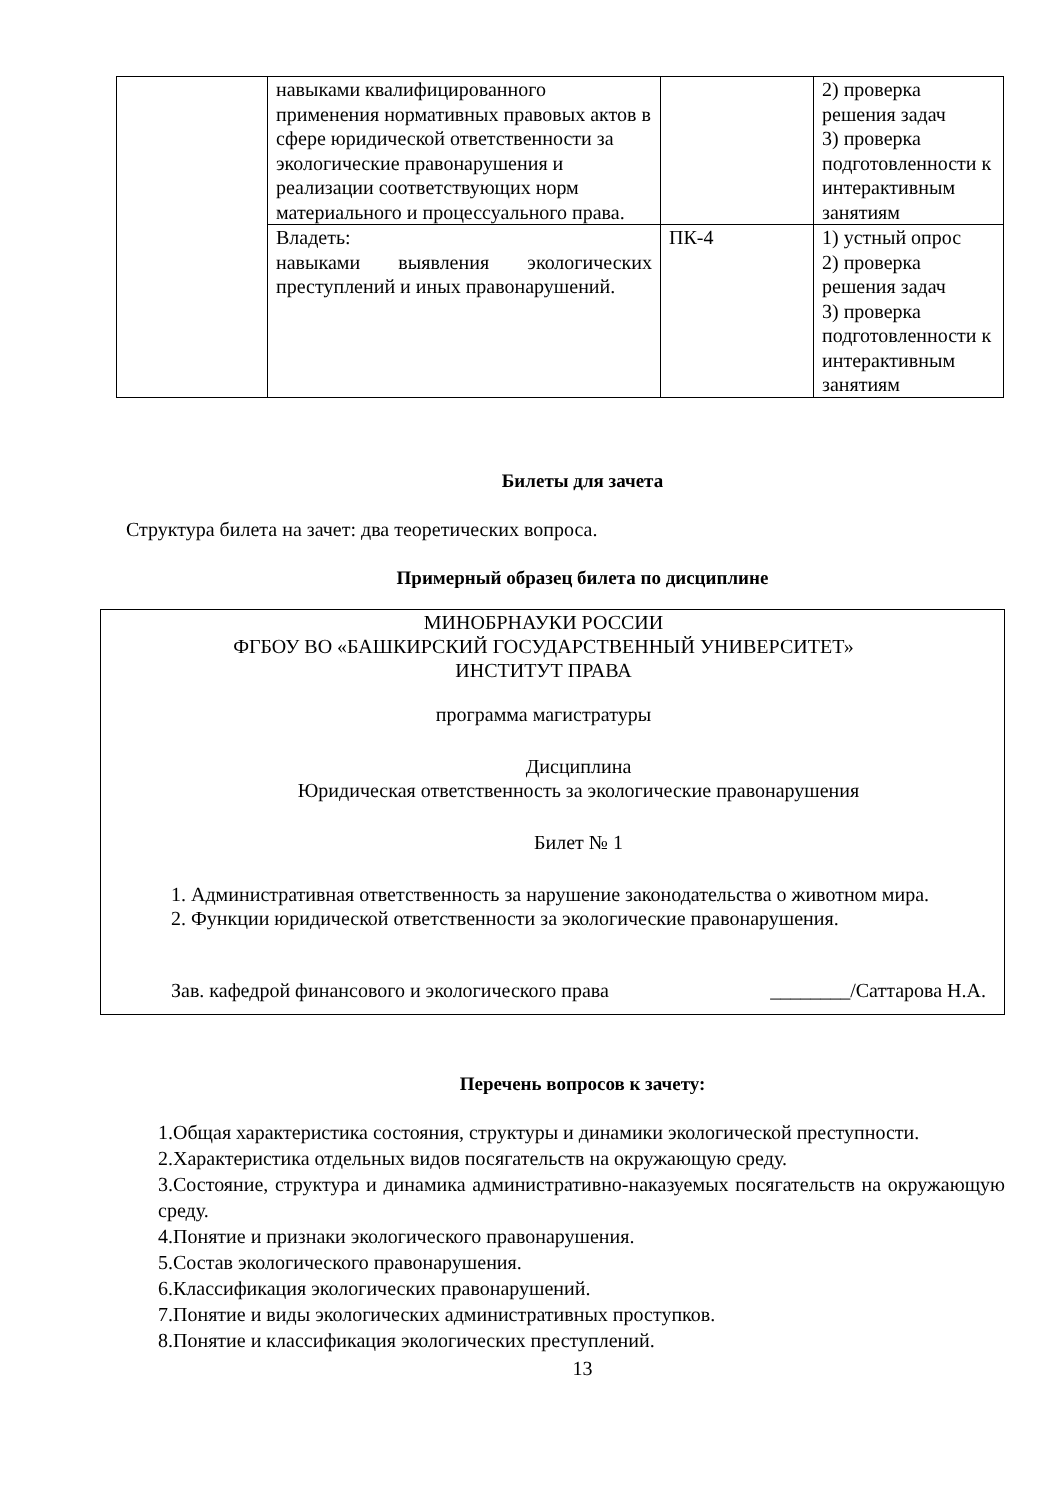| | навыками квалифицированного применения нормативных правовых актов в сфере юридической ответственности за экологические правонарушения и реализации соответствующих норм материального и процессуального права. | | 2) проверка решения задач 3) проверка подготовленности к интерактивным занятиям |
| | Владеть: навыками выявления экологических преступлений и иных правонарушений. | ПК-4 | 1) устный опрос 2) проверка решения задач 3) проверка подготовленности к интерактивным занятиям |
Билеты для зачета
Структура билета на зачет: два теоретических вопроса.
Примерный образец билета по дисциплине
МИНОБРНАУКИ РОССИИ
ФГБОУ ВО «БАШКИРСКИЙ ГОСУДАРСТВЕННЫЙ УНИВЕРСИТЕТ»
ИНСТИТУТ ПРАВА
программа магистратуры
Дисциплина
Юридическая ответственность за экологические правонарушения
Билет № 1
1. Административная ответственность за нарушение законодательства о животном мира.
2. Функции юридической ответственности за экологические правонарушения.
Зав. кафедрой финансового и экологического права ________/Саттарова Н.А.
Перечень вопросов к зачету:
1.Общая характеристика состояния, структуры и динамики экологической преступности.
2.Характеристика отдельных видов посягательств на окружающую среду.
3.Состояние, структура и динамика административно-наказуемых посягательств на окружающую среду.
4.Понятие и признаки экологического правонарушения.
5.Состав экологического правонарушения.
6.Классификация экологических правонарушений.
7.Понятие и виды экологических административных проступков.
8.Понятие и классификация экологических преступлений.
13